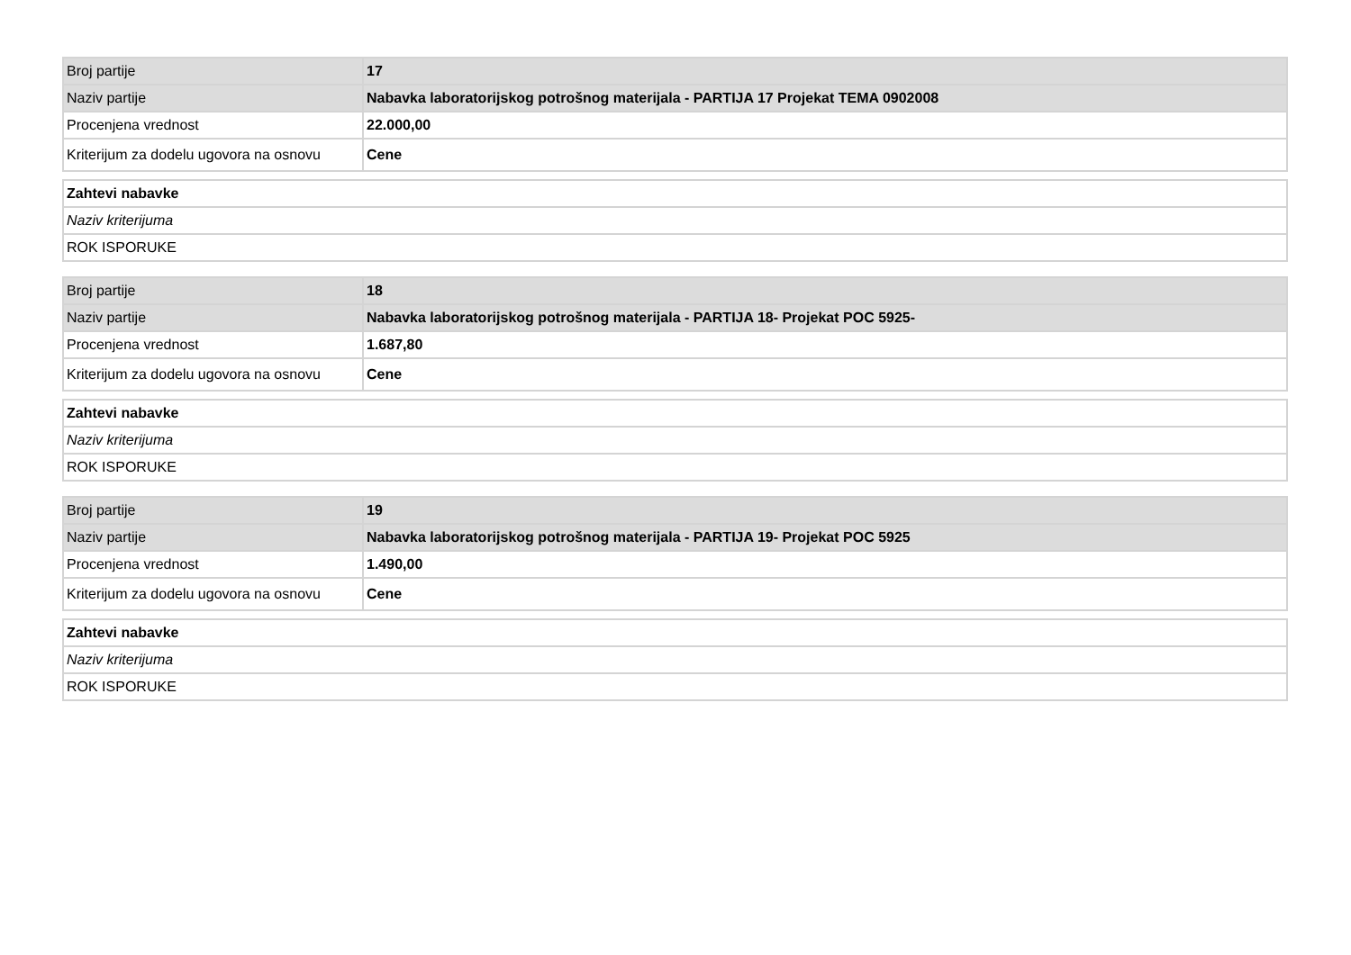| Broj partije | 17 |
| Naziv partije | Nabavka laboratorijskog potrošnog materijala - PARTIJA 17 Projekat TEMA 0902008 |
| Procenjena vrednost | 22.000,00 |
| Kriterijum za dodelu ugovora na osnovu | Cene |
| Zahtevi nabavke |
| Naziv kriterijuma |
| ROK ISPORUKE |
| Broj partije | 18 |
| Naziv partije | Nabavka laboratorijskog potrošnog materijala - PARTIJA 18- Projekat POC 5925- |
| Procenjena vrednost | 1.687,80 |
| Kriterijum za dodelu ugovora na osnovu | Cene |
| Zahtevi nabavke |
| Naziv kriterijuma |
| ROK ISPORUKE |
| Broj partije | 19 |
| Naziv partije | Nabavka laboratorijskog potrošnog materijala - PARTIJA 19- Projekat POC 5925 |
| Procenjena vrednost | 1.490,00 |
| Kriterijum za dodelu ugovora na osnovu | Cene |
| Zahtevi nabavke |
| Naziv kriterijuma |
| ROK ISPORUKE |